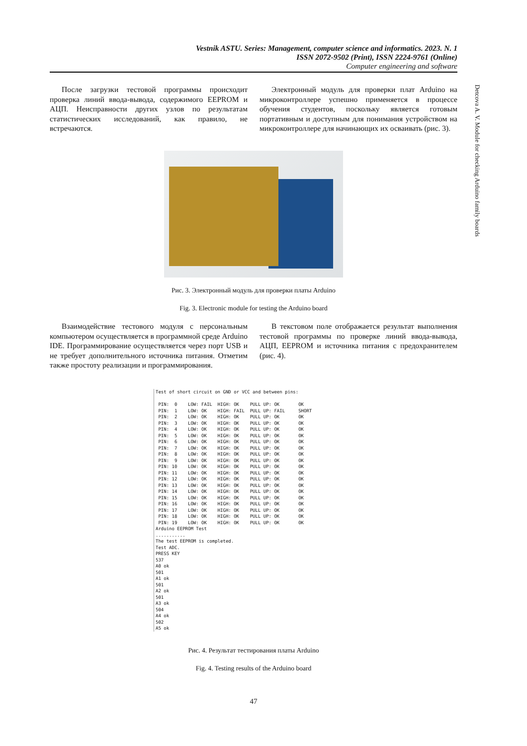Vestnik ASTU. Series: Management, computer science and informatics. 2023. N. 1
ISSN 2072-9502 (Print), ISSN 2224-9761 (Online)
Computer engineering and software
Detcova A. V. Module for checking Arduino family boards
После загрузки тестовой программы происходит проверка линий ввода-вывода, содержимого EEPROM и АЦП. Неисправности других узлов по результатам статистических исследований, как правило, не встречаются.
Электронный модуль для проверки плат Arduino на микроконтроллере успешно применяется в процессе обучения студентов, поскольку является готовым портативным и доступным для понимания устройством на микроконтроллере для начинающих их осваивать (рис. 3).
Рис. 3. Электронный модуль для проверки платы Arduino
Fig. 3. Electronic module for testing the Arduino board
Взаимодействие тестового модуля с персональным компьютером осуществляется в программной среде Arduino IDE. Программирование осуществляется через порт USB и не требует дополнительного источника питания. Отметим также простоту реализации и программирования.
В текстовом поле отображается результат выполнения тестовой программы по проверке линий ввода-вывода, АЦП, EEPROM и источника питания с предохранителем (рис. 4).
Test of short circuit on GND or VCC and between pins:

 PIN:  0    LOW: FAIL  HIGH: OK    PULL UP: OK       OK
 PIN:  1    LOW: OK    HIGH: FAIL  PULL UP: FAIL     SHORT
 PIN:  2    LOW: OK    HIGH: OK    PULL UP: OK       OK
 PIN:  3    LOW: OK    HIGH: OK    PULL UP: OK       OK
 PIN:  4    LOW: OK    HIGH: OK    PULL UP: OK       OK
 PIN:  5    LOW: OK    HIGH: OK    PULL UP: OK       OK
 PIN:  6    LOW: OK    HIGH: OK    PULL UP: OK       OK
 PIN:  7    LOW: OK    HIGH: OK    PULL UP: OK       OK
 PIN:  8    LOW: OK    HIGH: OK    PULL UP: OK       OK
 PIN:  9    LOW: OK    HIGH: OK    PULL UP: OK       OK
 PIN: 10    LOW: OK    HIGH: OK    PULL UP: OK       OK
 PIN: 11    LOW: OK    HIGH: OK    PULL UP: OK       OK
 PIN: 12    LOW: OK    HIGH: OK    PULL UP: OK       OK
 PIN: 13    LOW: OK    HIGH: OK    PULL UP: OK       OK
 PIN: 14    LOW: OK    HIGH: OK    PULL UP: OK       OK
 PIN: 15    LOW: OK    HIGH: OK    PULL UP: OK       OK
 PIN: 16    LOW: OK    HIGH: OK    PULL UP: OK       OK
 PIN: 17    LOW: OK    HIGH: OK    PULL UP: OK       OK
 PIN: 18    LOW: OK    HIGH: OK    PULL UP: OK       OK
 PIN: 19    LOW: OK    HIGH: OK    PULL UP: OK       OK
Arduino EEPROM Test
...........
The test EEPROM is completed.
Test ADC.
PRESS KEY
537
A0 ok
501
A1 ok
501
A2 ok
501
A3 ok
504
A4 ok
502
A5 ok
Рис. 4. Результат тестирования платы Arduino
Fig. 4. Testing results of the Arduino board
47